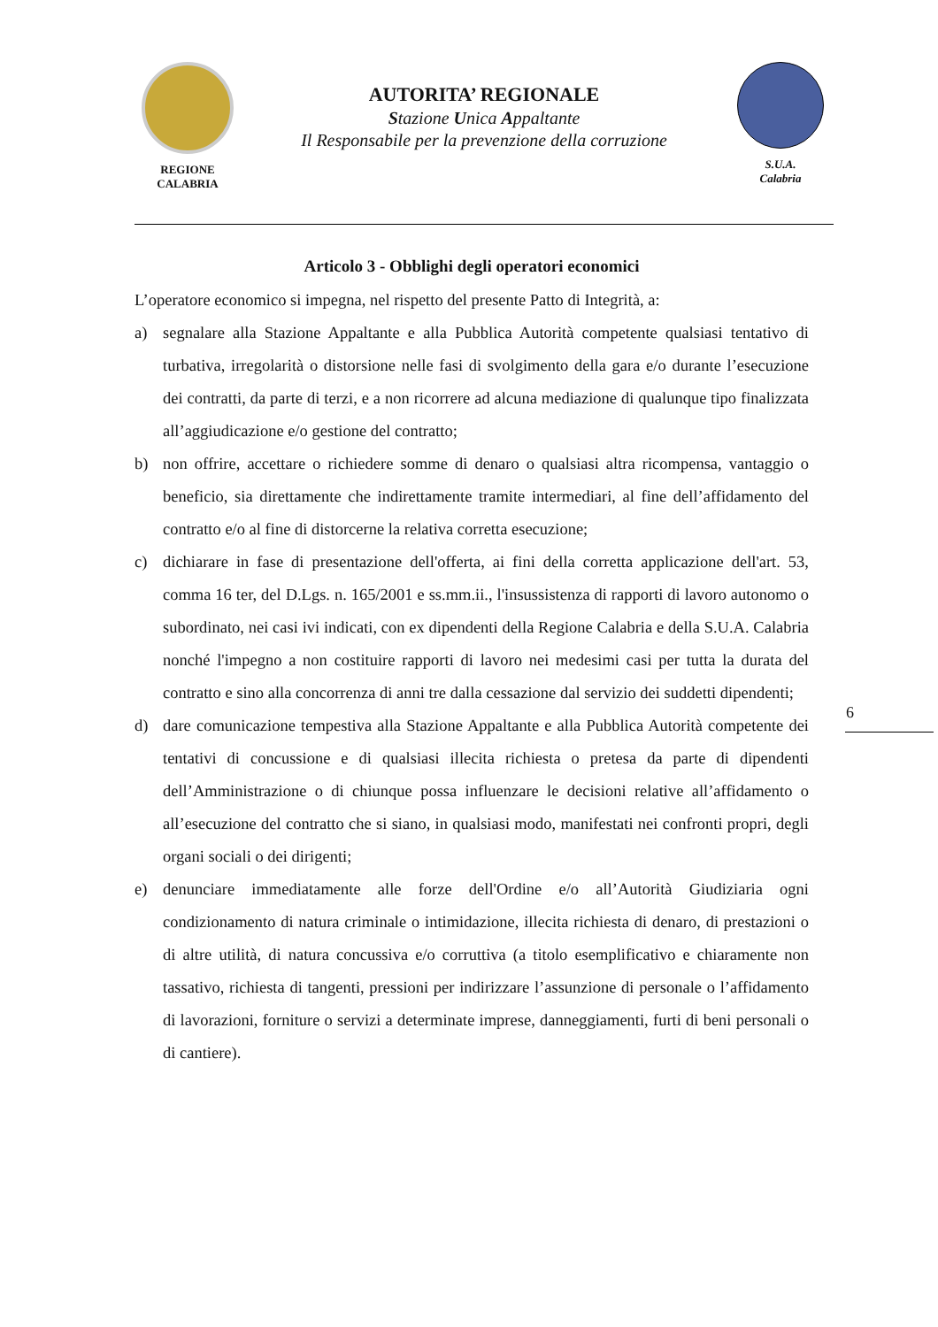REGIONE
CALABRIA
AUTORITA’ REGIONALE
Stazione Unica Appaltante
Il Responsabile per la prevenzione della corruzione
S.U.A.
Calabria
Articolo 3 - Obblighi degli operatori economici
L’operatore economico si impegna, nel rispetto del presente Patto di Integrità, a:
a) segnalare alla Stazione Appaltante e alla Pubblica Autorità competente qualsiasi tentativo di turbativa, irregolarità o distorsione nelle fasi di svolgimento della gara e/o durante l’esecuzione dei contratti, da parte di terzi, e a non ricorrere ad alcuna mediazione di qualunque tipo finalizzata all’aggiudicazione e/o gestione del contratto;
b) non offrire, accettare o richiedere somme di denaro o qualsiasi altra ricompensa, vantaggio o beneficio, sia direttamente che indirettamente tramite intermediari, al fine dell’affidamento del contratto e/o al fine di distorcerne la relativa corretta esecuzione;
c) dichiarare in fase di presentazione dell'offerta, ai fini della corretta applicazione dell'art. 53, comma 16 ter, del D.Lgs. n. 165/2001 e ss.mm.ii., l'insussistenza di rapporti di lavoro autonomo o subordinato, nei casi ivi indicati, con ex dipendenti della Regione Calabria e della S.U.A. Calabria nonché l'impegno a non costituire rapporti di lavoro nei medesimi casi per tutta la durata del contratto e sino alla concorrenza di anni tre dalla cessazione dal servizio dei suddetti dipendenti;
d) dare comunicazione tempestiva alla Stazione Appaltante e alla Pubblica Autorità competente dei tentativi di concussione e di qualsiasi illecita richiesta o pretesa da parte di dipendenti dell’Amministrazione o di chiunque possa influenzare le decisioni relative all’affidamento o all’esecuzione del contratto che si siano, in qualsiasi modo, manifestati nei confronti propri, degli organi sociali o dei dirigenti;
e) denunciare immediatamente alle forze dell'Ordine e/o all’Autorità Giudiziaria ogni condizionamento di natura criminale o intimidazione, illecita richiesta di denaro, di prestazioni o di altre utilità, di natura concussiva e/o corruttiva (a titolo esemplificativo e chiaramente non tassativo, richiesta di tangenti, pressioni per indirizzare l’assunzione di personale o l’affidamento di lavorazioni, forniture o servizi a determinate imprese, danneggiamenti, furti di beni personali o di cantiere).
6